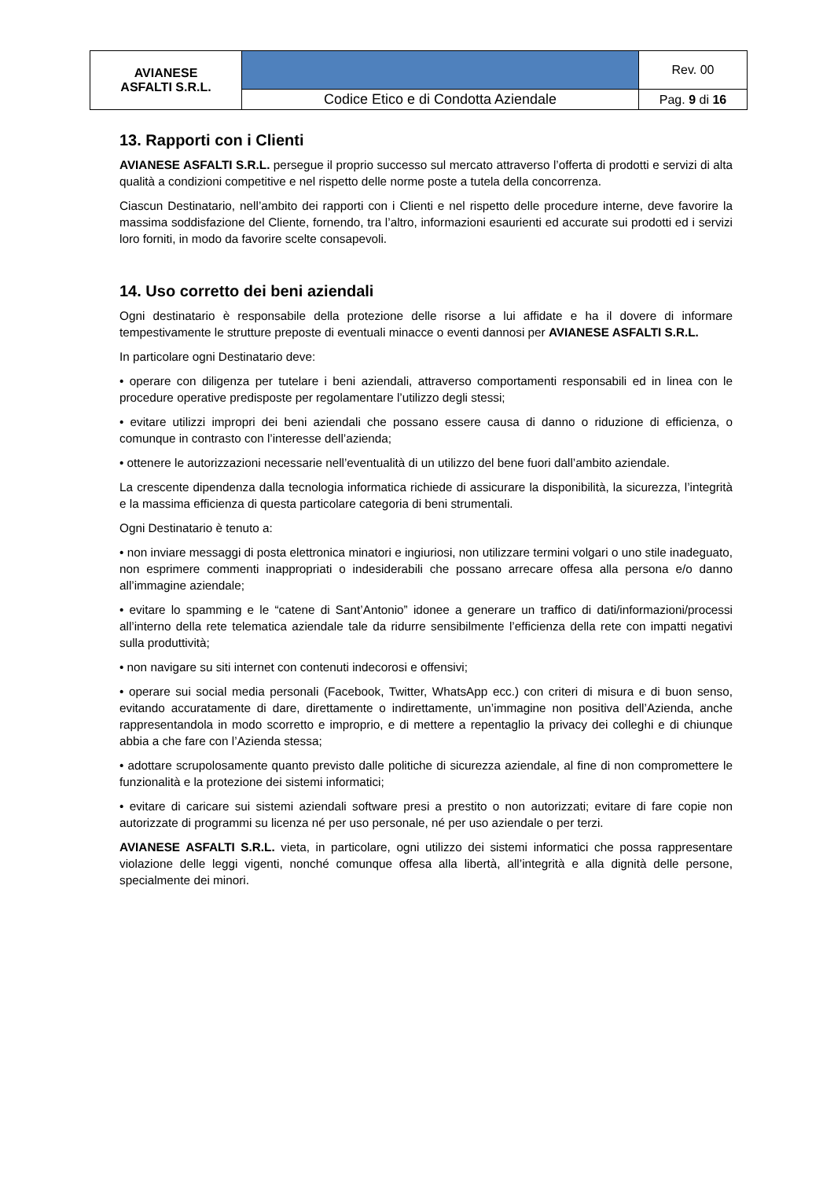| AVIANESE ASFALTI S.R.L. | | Rev. 00 |
| | Codice Etico e di Condotta Aziendale | Pag. 9 di 16 |
13. Rapporti con i Clienti
AVIANESE ASFALTI S.R.L. persegue il proprio successo sul mercato attraverso l’offerta di prodotti e servizi di alta qualità a condizioni competitive e nel rispetto delle norme poste a tutela della concorrenza.
Ciascun Destinatario, nell’ambito dei rapporti con i Clienti e nel rispetto delle procedure interne, deve favorire la massima soddisfazione del Cliente, fornendo, tra l’altro, informazioni esaurienti ed accurate sui prodotti ed i servizi loro forniti, in modo da favorire scelte consapevoli.
14. Uso corretto dei beni aziendali
Ogni destinatario è responsabile della protezione delle risorse a lui affidate e ha il dovere di informare tempestivamente le strutture preposte di eventuali minacce o eventi dannosi per AVIANESE ASFALTI S.R.L.
In particolare ogni Destinatario deve:
• operare con diligenza per tutelare i beni aziendali, attraverso comportamenti responsabili ed in linea con le procedure operative predisposte per regolamentare l’utilizzo degli stessi;
• evitare utilizzi impropri dei beni aziendali che possano essere causa di danno o riduzione di efficienza, o comunque in contrasto con l’interesse dell’azienda;
• ottenere le autorizzazioni necessarie nell’eventualità di un utilizzo del bene fuori dall’ambito aziendale.
La crescente dipendenza dalla tecnologia informatica richiede di assicurare la disponibilità, la sicurezza, l’integrità e la massima efficienza di questa particolare categoria di beni strumentali.
Ogni Destinatario è tenuto a:
• non inviare messaggi di posta elettronica minatori e ingiuriosi, non utilizzare termini volgari o uno stile inadeguato, non esprimere commenti inappropriati o indesiderabili che possano arrecare offesa alla persona e/o danno all’immagine aziendale;
• evitare lo spamming e le “catene di Sant’Antonio” idonee a generare un traffico di dati/informazioni/processi all’interno della rete telematica aziendale tale da ridurre sensibilmente l’efficienza della rete con impatti negativi sulla produttività;
• non navigare su siti internet con contenuti indecorosi e offensivi;
• operare sui social media personali (Facebook, Twitter, WhatsApp ecc.) con criteri di misura e di buon senso, evitando accuratamente di dare, direttamente o indirettamente, un’immagine non positiva dell’Azienda, anche rappresentandola in modo scorretto e improprio, e di mettere a repentaglio la privacy dei colleghi e di chiunque abbia a che fare con l’Azienda stessa;
• adottare scrupolosamente quanto previsto dalle politiche di sicurezza aziendale, al fine di non compromettere le funzionalità e la protezione dei sistemi informatici;
• evitare di caricare sui sistemi aziendali software presi a prestito o non autorizzati; evitare di fare copie non autorizzate di programmi su licenza né per uso personale, né per uso aziendale o per terzi.
AVIANESE ASFALTI S.R.L. vieta, in particolare, ogni utilizzo dei sistemi informatici che possa rappresentare violazione delle leggi vigenti, nonché comunque offesa alla libertà, all’integrità e alla dignità delle persone, specialmente dei minori.